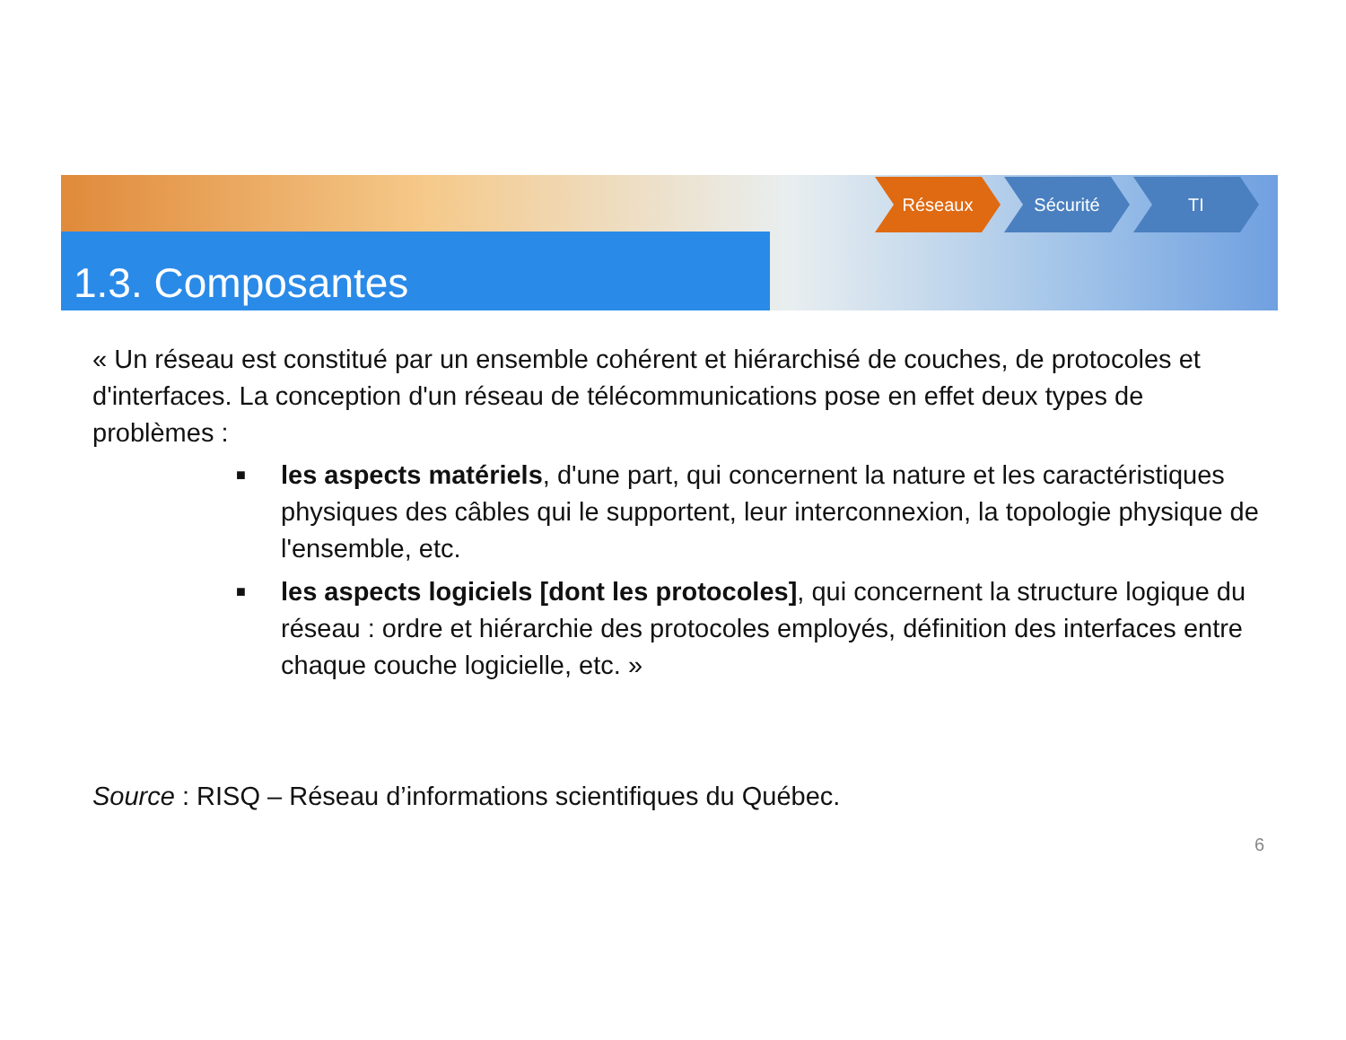Réseaux Sécurité TI
1.3. Composantes
« Un réseau est constitué par un ensemble cohérent et hiérarchisé de couches, de protocoles et d'interfaces. La conception d'un réseau de télécommunications pose en effet deux types de problèmes :
■ les aspects matériels, d'une part, qui concernent la nature et les caractéristiques physiques des câbles qui le supportent, leur interconnexion, la topologie physique de l'ensemble, etc.
■ les aspects logiciels [dont les protocoles], qui concernent la structure logique du réseau : ordre et hiérarchie des protocoles employés, définition des interfaces entre chaque couche logicielle, etc. »
Source : RISQ – Réseau d’informations scientifiques du Québec.
6